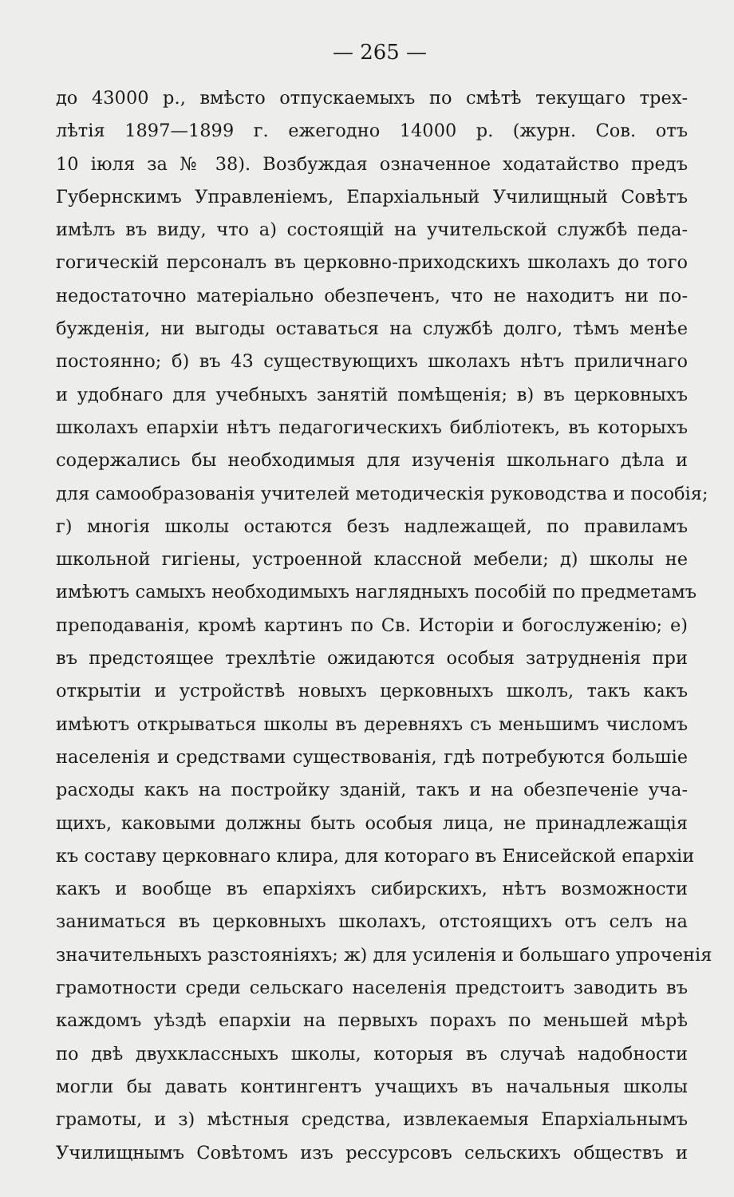— 265 —
до 43000 р., вмѣсто отпускаемыхъ по смѣтѣ текущаго трех-
лѣтія 1897—1899 г. ежегодно 14000 р. (журн. Сов. отъ
10 іюля за № 38). Возбуждая означенное ходатайство предъ
Губернскимъ Управленіемъ, Епархіальный Училищный Совѣтъ
имѣлъ въ виду, что а) состоящій на учительской службѣ педа-
гогическій персоналъ въ церковно-приходскихъ школахъ до того
недостаточно матеріально обезпеченъ, что не находитъ ни по-
бужденія, ни выгоды оставаться на службѣ долго, тѣмъ менѣе
постоянно; б) въ 43 существующихъ школахъ нѣтъ приличнаго
и удобнаго для учебныхъ занятій помѣщенія; в) въ церковныхъ
школахъ епархіи нѣтъ педагогическихъ библіотекъ, въ которыхъ
содержались бы необходимыя для изученія школьнаго дѣла и
для самообразованія учителей методическія руководства и пособія;
г) многія школы остаются безъ надлежащей, по правиламъ
школьной гигіены, устроенной классной мебели; д) школы не
имѣютъ самыхъ необходимыхъ наглядныхъ пособій по предметамъ
преподаванія, кромѣ картинъ по Св. Исторіи и богослуженію; е)
въ предстоящее трехлѣтіе ожидаются особыя затрудненія при
открытіи и устройствѣ новыхъ церковныхъ школъ, такъ какъ
имѣютъ открываться школы въ деревняхъ съ меньшимъ числомъ
населенія и средствами существованія, гдѣ потребуются большіе
расходы какъ на постройку зданій, такъ и на обезпеченіе уча-
щихъ, каковыми должны быть особыя лица, не принадлежащія
къ составу церковнаго клира, для котораго въ Енисейской епархіи
какъ и вообще въ епархіяхъ сибирскихъ, нѣтъ возможности
заниматься въ церковныхъ школахъ, отстоящихъ отъ селъ на
значительныхъ разстояніяхъ; ж) для усиленія и большаго упроченія
грамотности среди сельскаго населенія предстоитъ заводить въ
каждомъ уѣздѣ епархіи на первыхъ порахъ по меньшей мѣрѣ
по двѣ двухклассныхъ школы, которыя въ случаѣ надобности
могли бы давать контингентъ учащихъ въ начальныя школы
грамоты, и з) мѣстныя средства, извлекаемыя Епархіальнымъ
Училищнымъ Совѣтомъ изъ рессурсовъ сельскихъ обществъ и